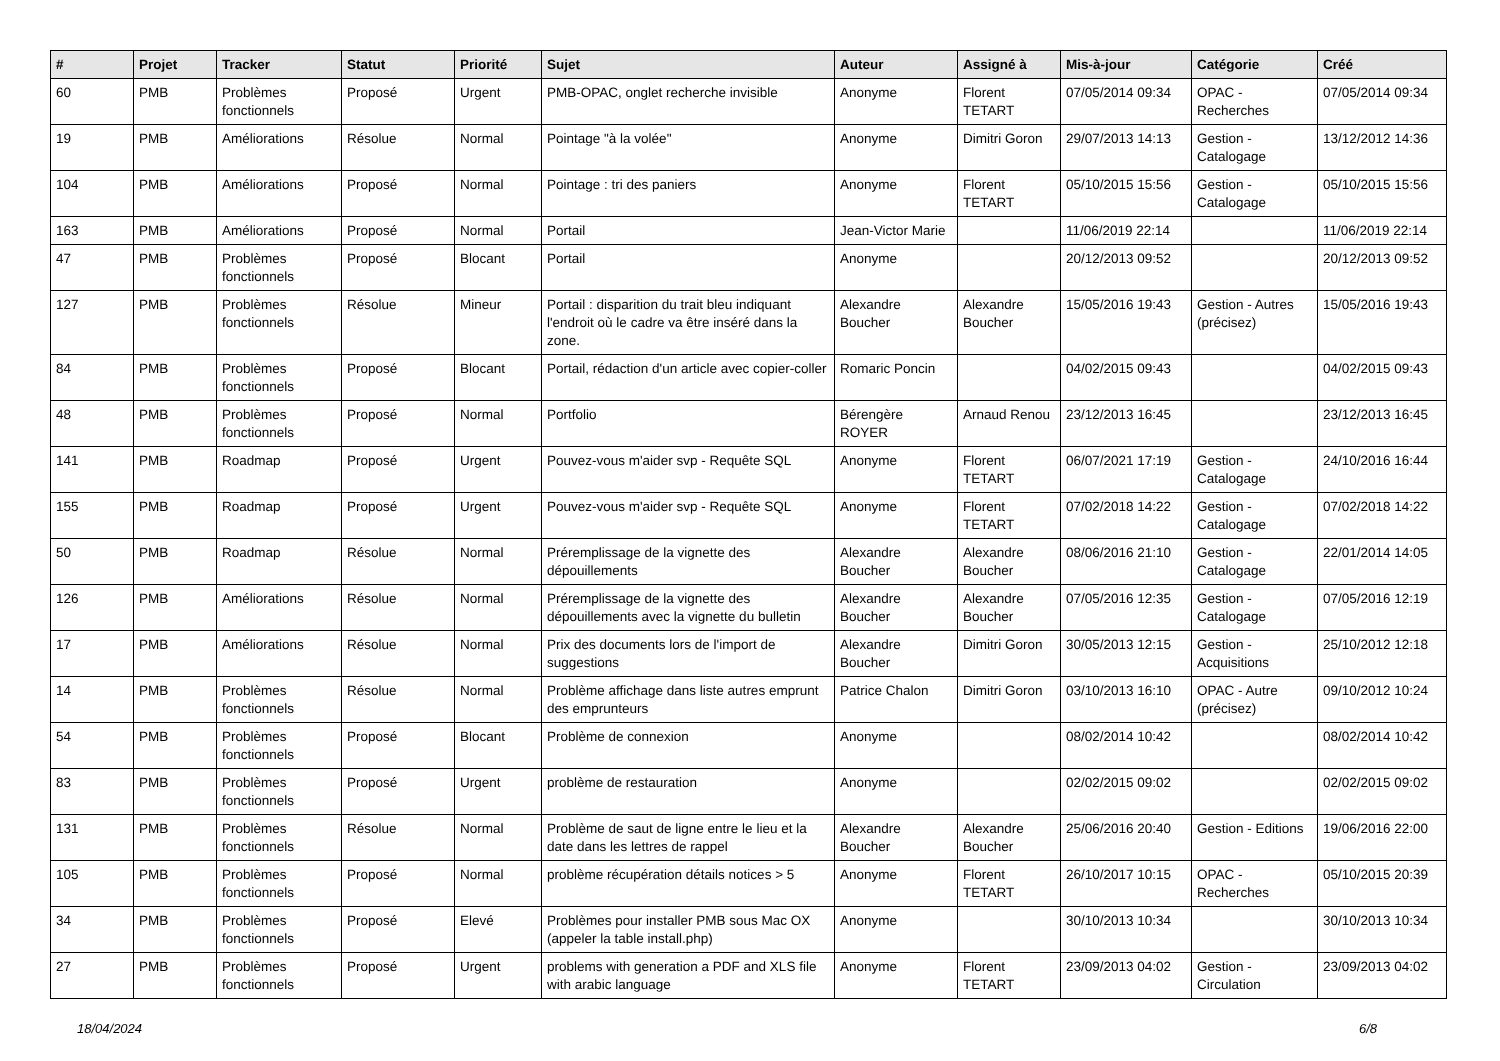| # | Projet | Tracker | Statut | Priorité | Sujet | Auteur | Assigné à | Mis-à-jour | Catégorie | Créé |
| --- | --- | --- | --- | --- | --- | --- | --- | --- | --- | --- |
| 60 | PMB | Problèmes fonctionnels | Proposé | Urgent | PMB-OPAC, onglet recherche invisible | Anonyme | Florent TETART | 07/05/2014 09:34 | OPAC - Recherches | 07/05/2014 09:34 |
| 19 | PMB | Améliorations | Résolue | Normal | Pointage "à la volée" | Anonyme | Dimitri Goron | 29/07/2013 14:13 | Gestion - Catalogage | 13/12/2012 14:36 |
| 104 | PMB | Améliorations | Proposé | Normal | Pointage : tri des paniers | Anonyme | Florent TETART | 05/10/2015 15:56 | Gestion - Catalogage | 05/10/2015 15:56 |
| 163 | PMB | Améliorations | Proposé | Normal | Portail | Jean-Victor Marie | | 11/06/2019 22:14 | | 11/06/2019 22:14 |
| 47 | PMB | Problèmes fonctionnels | Proposé | Blocant | Portail | Anonyme | | 20/12/2013 09:52 | | 20/12/2013 09:52 |
| 127 | PMB | Problèmes fonctionnels | Résolue | Mineur | Portail : disparition du trait bleu indiquant l'endroit où le cadre va être inséré dans la zone. | Alexandre Boucher | Alexandre Boucher | 15/05/2016 19:43 | Gestion - Autres (précisez) | 15/05/2016 19:43 |
| 84 | PMB | Problèmes fonctionnels | Proposé | Blocant | Portail, rédaction d'un article avec copier-coller | Romaric Poncin | | 04/02/2015 09:43 | | 04/02/2015 09:43 |
| 48 | PMB | Problèmes fonctionnels | Proposé | Normal | Portfolio | Bérengère ROYER | Arnaud Renou | 23/12/2013 16:45 | | 23/12/2013 16:45 |
| 141 | PMB | Roadmap | Proposé | Urgent | Pouvez-vous m'aider svp - Requête SQL | Anonyme | Florent TETART | 06/07/2021 17:19 | Gestion - Catalogage | 24/10/2016 16:44 |
| 155 | PMB | Roadmap | Proposé | Urgent | Pouvez-vous m'aider svp - Requête SQL | Anonyme | Florent TETART | 07/02/2018 14:22 | Gestion - Catalogage | 07/02/2018 14:22 |
| 50 | PMB | Roadmap | Résolue | Normal | Préremplissage de la vignette des dépouillements | Alexandre Boucher | Alexandre Boucher | 08/06/2016 21:10 | Gestion - Catalogage | 22/01/2014 14:05 |
| 126 | PMB | Améliorations | Résolue | Normal | Préremplissage de la vignette des dépouillements avec la vignette du bulletin | Alexandre Boucher | Alexandre Boucher | 07/05/2016 12:35 | Gestion - Catalogage | 07/05/2016 12:19 |
| 17 | PMB | Améliorations | Résolue | Normal | Prix des documents lors de l'import de suggestions | Alexandre Boucher | Dimitri Goron | 30/05/2013 12:15 | Gestion - Acquisitions | 25/10/2012 12:18 |
| 14 | PMB | Problèmes fonctionnels | Résolue | Normal | Problème affichage dans liste autres emprunt des emprunteurs | Patrice Chalon | Dimitri Goron | 03/10/2013 16:10 | OPAC - Autre (précisez) | 09/10/2012 10:24 |
| 54 | PMB | Problèmes fonctionnels | Proposé | Blocant | Problème de connexion | Anonyme | | 08/02/2014 10:42 | | 08/02/2014 10:42 |
| 83 | PMB | Problèmes fonctionnels | Proposé | Urgent | problème de restauration | Anonyme | | 02/02/2015 09:02 | | 02/02/2015 09:02 |
| 131 | PMB | Problèmes fonctionnels | Résolue | Normal | Problème de saut de ligne entre le lieu et la date dans les lettres de rappel | Alexandre Boucher | Alexandre Boucher | 25/06/2016 20:40 | Gestion - Editions | 19/06/2016 22:00 |
| 105 | PMB | Problèmes fonctionnels | Proposé | Normal | problème récupération détails notices > 5 | Anonyme | Florent TETART | 26/10/2017 10:15 | OPAC - Recherches | 05/10/2015 20:39 |
| 34 | PMB | Problèmes fonctionnels | Proposé | Elevé | Problèmes pour installer PMB sous Mac OX (appeler la table install.php) | Anonyme | | 30/10/2013 10:34 | | 30/10/2013 10:34 |
| 27 | PMB | Problèmes fonctionnels | Proposé | Urgent | problems with generation a PDF and XLS file with arabic language | Anonyme | Florent TETART | 23/09/2013 04:02 | Gestion - Circulation | 23/09/2013 04:02 |
18/04/2024 6/8